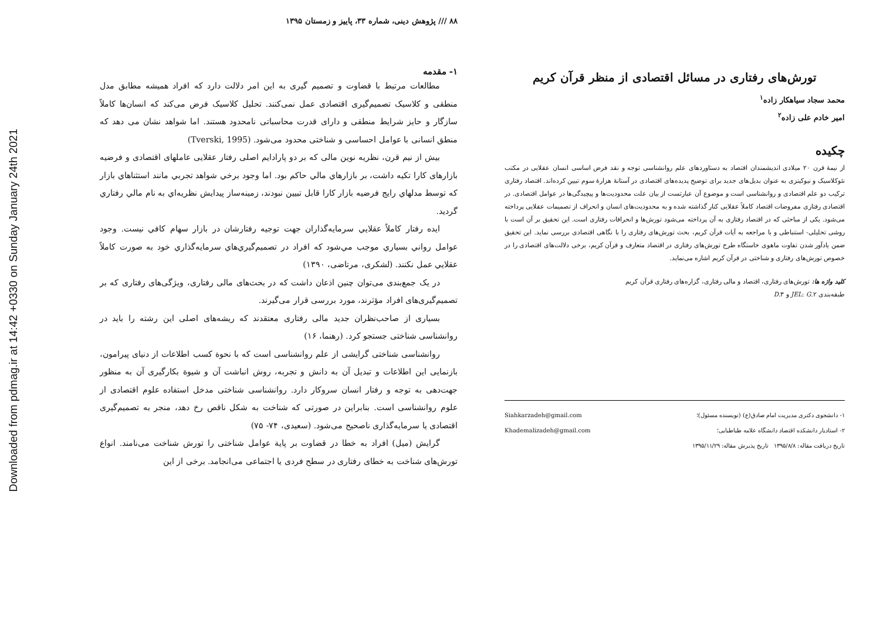Downloaded from pdmag.ir at 14:42 +0330 on Sunday January 24th 2021
تورش‌های رفتاری در مسائل اقتصادی از منظر قرآن کریم
محمد سجاد سیاهکار زاده<sup>۱</sup>
امیر خادم علی زاده<sup>۲</sup>
چکیده
از نیمهٔ قرن ۲۰ میلادی اندیشمندان اقتصاد به دستاوردهای علم روانشناسی توجه و نقد فرض اساسی انسان عقلایی در مکتب نئوکلاسیک و نیوکینزی به عنوان بدیل‌های جدید برای توضیح پدیده‌های اقتصادی در آستانهٔ هزارهٔ سوم تبیین کرده‌اند. اقتصاد رفتاری ترکیب دو علم اقتصادی و روانشناسی است و موضوع آن عبارتست از بیان علت محدودیت‌ها و پیچیدگی‌ها در عوامل اقتصادی. در اقتصادی رفتاری مفروضات اقتصاد کاملاً عقلایی کنار گذاشته شده و به محدودیت‌های انسان و انحراف از تصمیمات عقلایی پرداخته می‌شود. یکی از مباحثی که در اقتصاد رفتاری به آن پرداخته می‌شود تورش‌ها و انحرافات رفتاری است. این تحقیق بر آن است با روشی تحلیلی- استنباطی و با مراجعه به آیات قرآن کریم، بحث تورش‌های رفتاری را با نگاهی اقتصادی بررسی نماید. این تحقیق ضمن یادآور شدن تفاوت ماهوی خاستگاه طرح تورش‌های رفتاری در اقتصاد متعارف و قرآن کریم، برخی دلالت‌های اقتصادی را در خصوص تورش‌های رفتاری و شناختی در قرآن کریم اشاره می‌نماید.
کلید واژه ها: تورش‌های رفتاری، اقتصاد و مالی رفتاری، گزاره‌های رفتاری قرآن کریم
طبقه‌بندی JEL: G.۲ و D.۳
۱- دانشجوی دکتری مدیریت امام صادق(ع) (نویسنده مسئول)؛ Siahkarzadeh@gmail.com
۲- استادیار دانشکده اقتصاد دانشگاه علامه طباطبایی؛ Khademalizadeh@gmail.com
تاریخ دریافت مقاله: ۱۳۹۵/۸/۸ تاریخ پذیرش مقاله: ۱۳۹۵/۱۱/۲۹
۸۸ /// پژوهش دینی، شماره ۳۳، پاییز و زمستان ۱۳۹۵
۱- مقدمه
مطالعات مرتبط با قضاوت و تصمیم گیری به این امر دلالت دارد که افراد همیشه مطابق مدل منطقی و کلاسیک تصمیم‌گیری اقتصادی عمل نمی‌کنند. تحلیل کلاسیک فرض می‌کند که انسان‌ها کاملاً سازگار و حایز شرایط منطقی و دارای قدرت محاسباتی نامحدود هستند. اما شواهد نشان می دهد که منطق انسانی با عوامل احساسی و شناختی محدود می‌شود. (Tverski, 1995)
بیش از نیم قرن، نظریه نوین مالی که بر دو پارادایم اصلی رفتار عقلایی عاملهای اقتصادی و فرضیه بازارهای کارا تکیه داشت، بر بازارهاي مالي حاكم بود. اما وجود برخي شواهد تجربي مانند استثناهاي بازار كه توسط مدلهاي رايج فرضيه بازار كارا قابل تبيين نبودند، زمينه‌ساز پيدايش نظريه‌اي به نام مالي رفتاري گرديد.
ايده رفتار كاملاً عقلايي سرمايه‌گذاران جهت توجيه رفتارشان در بازار سهام كافي نيست. وجود عوامل رواني بسياري موجب مي‌شود كه افراد در تصميم‌گيري‌هاي سرمايه‌گذاري خود به صورت كاملاً عقلايي عمل نكنند. (لشکری، مرتاضی، ۱۳۹۰)
در یک جمع‌بندی می‌توان چنین اذعان داشت که در بحث‌های مالی رفتاری، ویژگی‌های رفتاری که بر تصمیم‌گیری‌های افراد مؤثرند، مورد بررسی قرار می‌گیرند.
بسیاری از صاحب‌نظران جدید مالی رفتاری معتقدند که ریشه‌های اصلی این رشته را باید در روانشناسی شناختی جستجو کرد. (رهنما، ۱۶)
روانشناسی شناختی گرایشی از علم روانشناسی است که با نحوة کسب اطلاعات از دنیای پیرامون، بازنمایی این اطلاعات و تبدیل آن به دانش و تجربه، روش انباشت آن و شیوة بکارگیری آن به منظور جهت‌دهی به توجه و رفتار انسان سروکار دارد. روانشناسی شناختی مدخل استفاده علوم اقتصادی از علوم روانشناسی است. بنابراین در صورتی که شناخت به شکل ناقص رخ دهد، منجر به تصمیم‌گیری اقتصادی یا سرمایه‌گذاری ناصحیح می‌شود. (سعیدی، ۷۴- ۷۵)
گرایش (میل) افراد به خطا در قضاوت بر پایة عوامل شناختی را تورش شناخت می‌نامند. انواع تورش‌های شناخت به خطای رفتاری در سطح فردی یا اجتماعی می‌انجامد. برخی از این